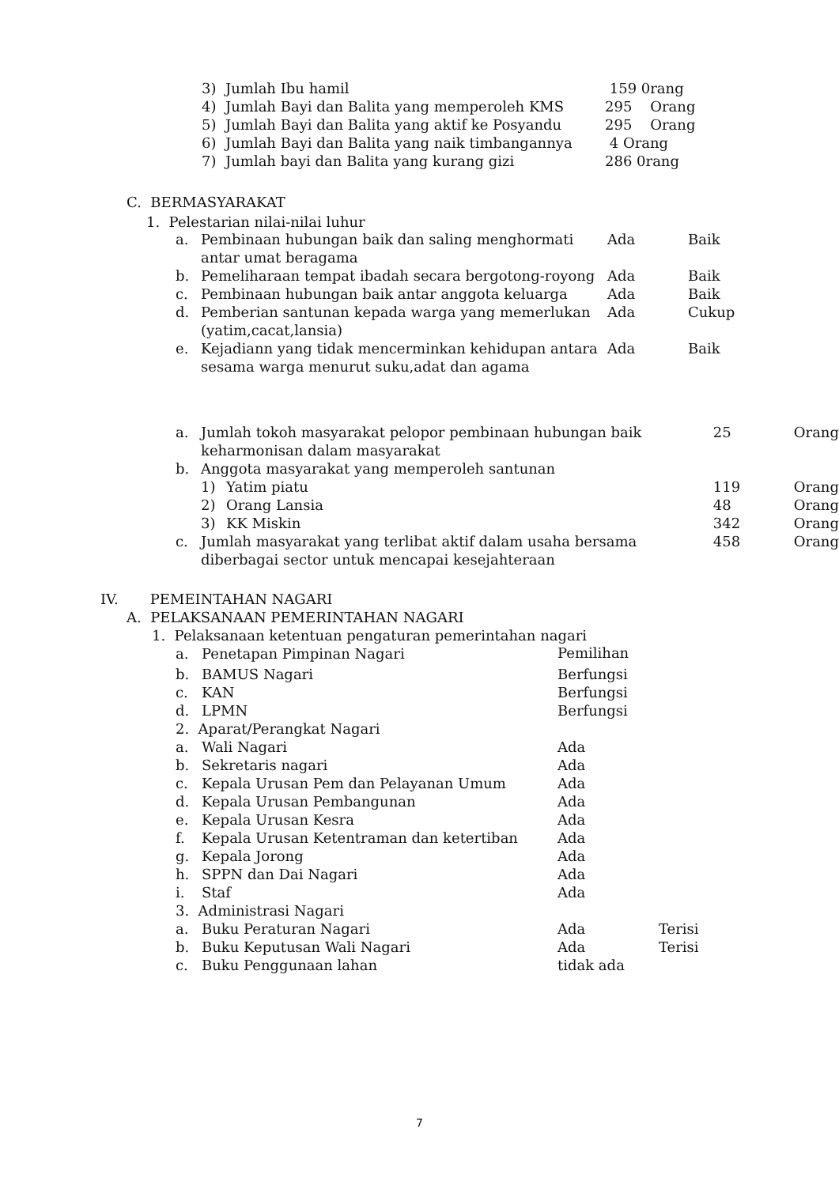| 3) | Jumlah Ibu hamil | 159 0rang |
| 4) | Jumlah Bayi dan Balita yang memperoleh KMS | 295 Orang |
| 5) | Jumlah Bayi dan Balita yang aktif ke Posyandu | 295 Orang |
| 6) | Jumlah Bayi dan Balita yang naik timbangannya | 4 Orang |
| 7) | Jumlah bayi dan Balita yang kurang gizi | 286 0rang |
C. BERMASYARAKAT
1. Pelestarian nilai-nilai luhur
| a. | Pembinaan hubungan baik dan saling menghormati antar umat beragama | Ada | Baik |
| b. | Pemeliharaan tempat ibadah secara bergotong-royong | Ada | Baik |
| c. | Pembinaan hubungan baik antar anggota keluarga | Ada | Baik |
| d. | Pemberian santunan kepada warga yang memerlukan (yatim,cacat,lansia) | Ada | Cukup |
| e. | Kejadiann yang tidak mencerminkan kehidupan antara sesama warga menurut suku,adat dan agama | Ada | Baik |
| a. | Jumlah tokoh masyarakat pelopor pembinaan hubungan baik keharmonisan dalam masyarakat | | 25 | Orang |
| b. | Anggota masyarakat yang memperoleh santunan | | | |
| | 1) | Yatim piatu | 119 | Orang |
| | 2) | Orang Lansia | 48 | Orang |
| | 3) | KK Miskin | 342 | Orang |
| c. | Jumlah masyarakat yang terlibat aktif dalam usaha bersama diberbagai sector untuk mencapai kesejahteraan | | 458 | Orang |
IV. PEMEINTAHAN NAGARI
A. PELAKSANAAN PEMERINTAHAN NAGARI
1. Pelaksanaan ketentuan pengaturan pemerintahan nagari
| a. | Penetapan Pimpinan Nagari | Pemilihan | |
| b. | BAMUS Nagari | Berfungsi | |
| c. | KAN | Berfungsi | |
| d. | LPMN | Berfungsi | |
| 2. Aparat/Perangkat Nagari | | | |
| a. | Wali Nagari | Ada | |
| b. | Sekretaris nagari | Ada | |
| c. | Kepala Urusan Pem dan Pelayanan Umum | Ada | |
| d. | Kepala Urusan Pembangunan | Ada | |
| e. | Kepala Urusan Kesra | Ada | |
| f. | Kepala Urusan Ketentraman dan ketertiban | Ada | |
| g. | Kepala Jorong | Ada | |
| h. | SPPN dan Dai Nagari | Ada | |
| i. | Staf | Ada | |
| 3. Administrasi Nagari | | | |
| a. | Buku Peraturan Nagari | Ada | Terisi |
| b. | Buku Keputusan Wali Nagari | Ada | Terisi |
| c. | Buku Penggunaan lahan | tidak ada | |
7